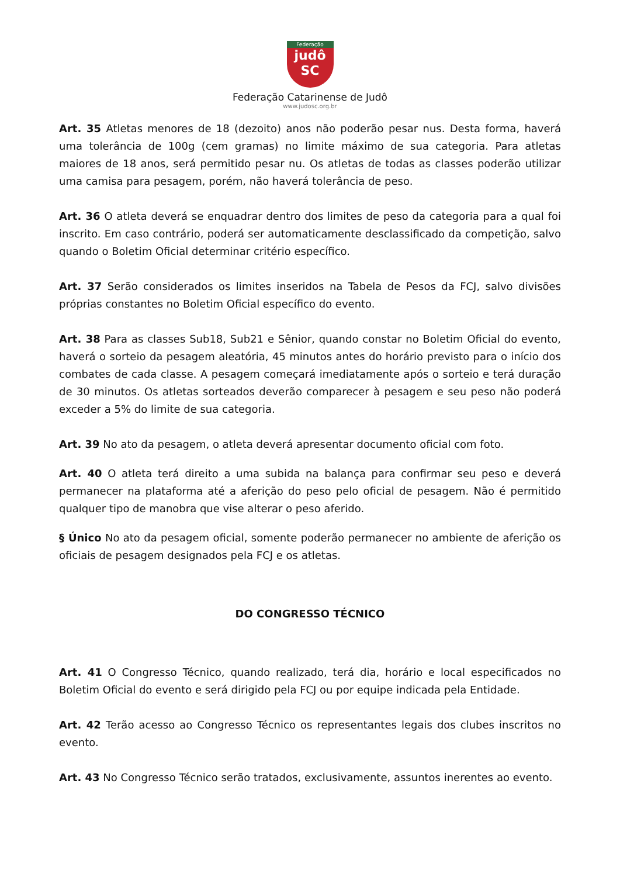Federação
judô
SC
Federação Catarinense de Judô
www.judosc.org.br
Art. 35 Atletas menores de 18 (dezoito) anos não poderão pesar nus. Desta forma, haverá uma tolerância de 100g (cem gramas) no limite máximo de sua categoria. Para atletas maiores de 18 anos, será permitido pesar nu. Os atletas de todas as classes poderão utilizar uma camisa para pesagem, porém, não haverá tolerância de peso.
Art. 36 O atleta deverá se enquadrar dentro dos limites de peso da categoria para a qual foi inscrito. Em caso contrário, poderá ser automaticamente desclassificado da competição, salvo quando o Boletim Oficial determinar critério específico.
Art. 37 Serão considerados os limites inseridos na Tabela de Pesos da FCJ, salvo divisões próprias constantes no Boletim Oficial específico do evento.
Art. 38 Para as classes Sub18, Sub21 e Sênior, quando constar no Boletim Oficial do evento, haverá o sorteio da pesagem aleatória, 45 minutos antes do horário previsto para o início dos combates de cada classe. A pesagem começará imediatamente após o sorteio e terá duração de 30 minutos. Os atletas sorteados deverão comparecer à pesagem e seu peso não poderá exceder a 5% do limite de sua categoria.
Art. 39 No ato da pesagem, o atleta deverá apresentar documento oficial com foto.
Art. 40 O atleta terá direito a uma subida na balança para confirmar seu peso e deverá permanecer na plataforma até a aferição do peso pelo oficial de pesagem. Não é permitido qualquer tipo de manobra que vise alterar o peso aferido.
§ Único No ato da pesagem oficial, somente poderão permanecer no ambiente de aferição os oficiais de pesagem designados pela FCJ e os atletas.
DO CONGRESSO TÉCNICO
Art. 41 O Congresso Técnico, quando realizado, terá dia, horário e local especificados no Boletim Oficial do evento e será dirigido pela FCJ ou por equipe indicada pela Entidade.
Art. 42 Terão acesso ao Congresso Técnico os representantes legais dos clubes inscritos no evento.
Art. 43 No Congresso Técnico serão tratados, exclusivamente, assuntos inerentes ao evento.